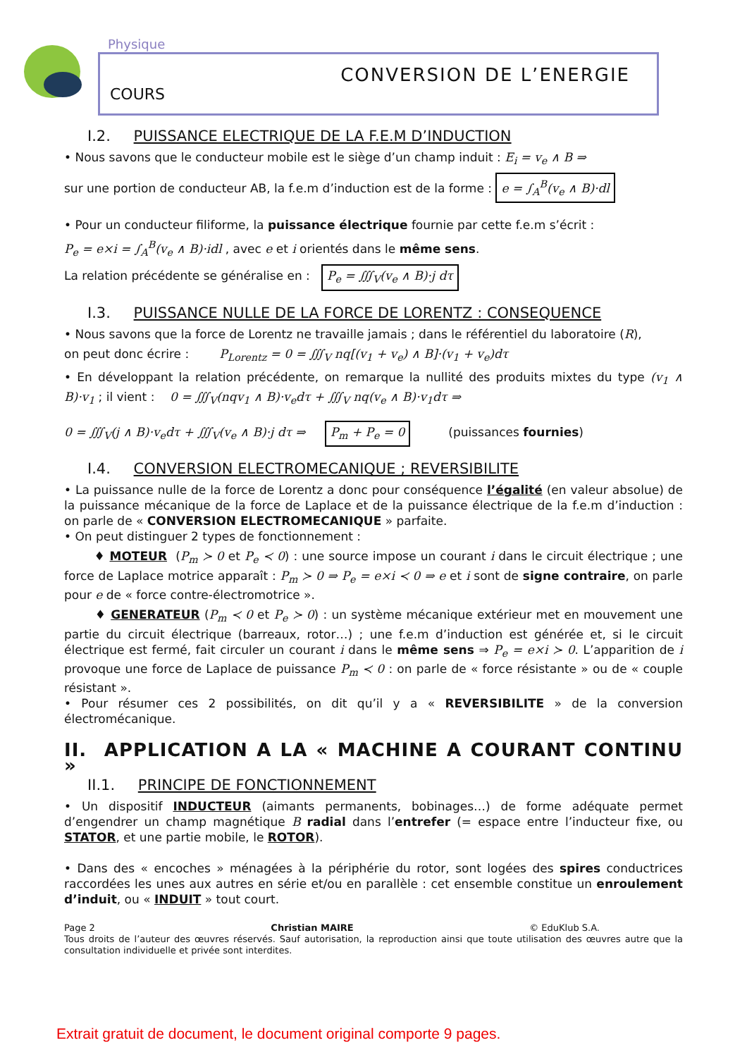Physique
CONVERSION DE L’ENERGIE
COURS
I.2. PUISSANCE ELECTRIQUE DE LA F.E.M D’INDUCTION
• Nous savons que le conducteur mobile est le siège d’un champ induit : E<sub>i</sub> = v<sub>e</sub> ∧ B ⇒
sur une portion de conducteur AB, la f.e.m d’induction est de la forme : e = ∫<sub>A</sub><sup>B</sup>(v<sub>e</sub> ∧ B)·dl
• Pour un conducteur filiforme, la puissance électrique fournie par cette f.e.m s’écrit :
P<sub>e</sub> = e×i = ∫<sub>A</sub><sup>B</sup>(v<sub>e</sub> ∧ B)·idl , avec e et i orientés dans le même sens.
La relation précédente se généralise en : P<sub>e</sub> = ∭<sub>V</sub>(v<sub>e</sub> ∧ B)·j dτ
I.3. PUISSANCE NULLE DE LA FORCE DE LORENTZ : CONSEQUENCE
• Nous savons que la force de Lorentz ne travaille jamais ; dans le référentiel du laboratoire (R),
on peut donc écrire : P<sub>Lorentz</sub> = 0 = ∭<sub>V</sub> nq[(v<sub>1</sub> + v<sub>e</sub>) ∧ B]·(v<sub>1</sub> + v<sub>e</sub>)dτ
• En développant la relation précédente, on remarque la nullité des produits mixtes du type (v<sub>1</sub> ∧ B)·v<sub>1</sub> ; il vient : 0 = ∭<sub>V</sub>(nqv<sub>1</sub> ∧ B)·v<sub>e</sub>dτ + ∭<sub>V</sub> nq(v<sub>e</sub> ∧ B)·v<sub>1</sub>dτ ⇒
0 = ∭<sub>V</sub>(j ∧ B)·v<sub>e</sub>dτ + ∭<sub>V</sub>(v<sub>e</sub> ∧ B)·j dτ ⇒ P<sub>m</sub> + P<sub>e</sub> = 0 (puissances fournies)
I.4. CONVERSION ELECTROMECANIQUE ; REVERSIBILITE
• La puissance nulle de la force de Lorentz a donc pour conséquence l’égalité (en valeur absolue) de la puissance mécanique de la force de Laplace et de la puissance électrique de la f.e.m d’induction : on parle de « CONVERSION ELECTROMECANIQUE » parfaite.
• On peut distinguer 2 types de fonctionnement :
♦ MOTEUR (P<sub>m</sub> ≻ 0 et P<sub>e</sub> ≺ 0) : une source impose un courant i dans le circuit électrique ; une force de Laplace motrice apparaît : P<sub>m</sub> ≻ 0 ⇒ P<sub>e</sub> = e×i ≺ 0 ⇒ e et i sont de signe contraire, on parle pour e de « force contre-électromotrice ».
♦ GENERATEUR (P<sub>m</sub> ≺ 0 et P<sub>e</sub> ≻ 0) : un système mécanique extérieur met en mouvement une partie du circuit électrique (barreaux, rotor…) ; une f.e.m d’induction est générée et, si le circuit électrique est fermé, fait circuler un courant i dans le même sens ⇒ P<sub>e</sub> = e×i ≻ 0. L’apparition de i provoque une force de Laplace de puissance P<sub>m</sub> ≺ 0 : on parle de « force résistante » ou de « couple résistant ».
• Pour résumer ces 2 possibilités, on dit qu’il y a « REVERSIBILITE » de la conversion électromécanique.
II. APPLICATION A LA « MACHINE A COURANT CONTINU »
II.1. PRINCIPE DE FONCTIONNEMENT
• Un dispositif INDUCTEUR (aimants permanents, bobinages…) de forme adéquate permet d’engendrer un champ magnétique B radial dans l’entrefer (= espace entre l’inducteur fixe, ou STATOR, et une partie mobile, le ROTOR).
• Dans des « encoches » ménagées à la périphérie du rotor, sont logées des spires conductrices raccordées les unes aux autres en série et/ou en parallèle : cet ensemble constitue un enroulement d’induit, ou « INDUIT » tout court.
Page 2 Christian MAIRE © EduKlub S.A.
Tous droits de l’auteur des œuvres réservés. Sauf autorisation, la reproduction ainsi que toute utilisation des œuvres autre que la consultation individuelle et privée sont interdites.
Extrait gratuit de document, le document original comporte 9 pages.